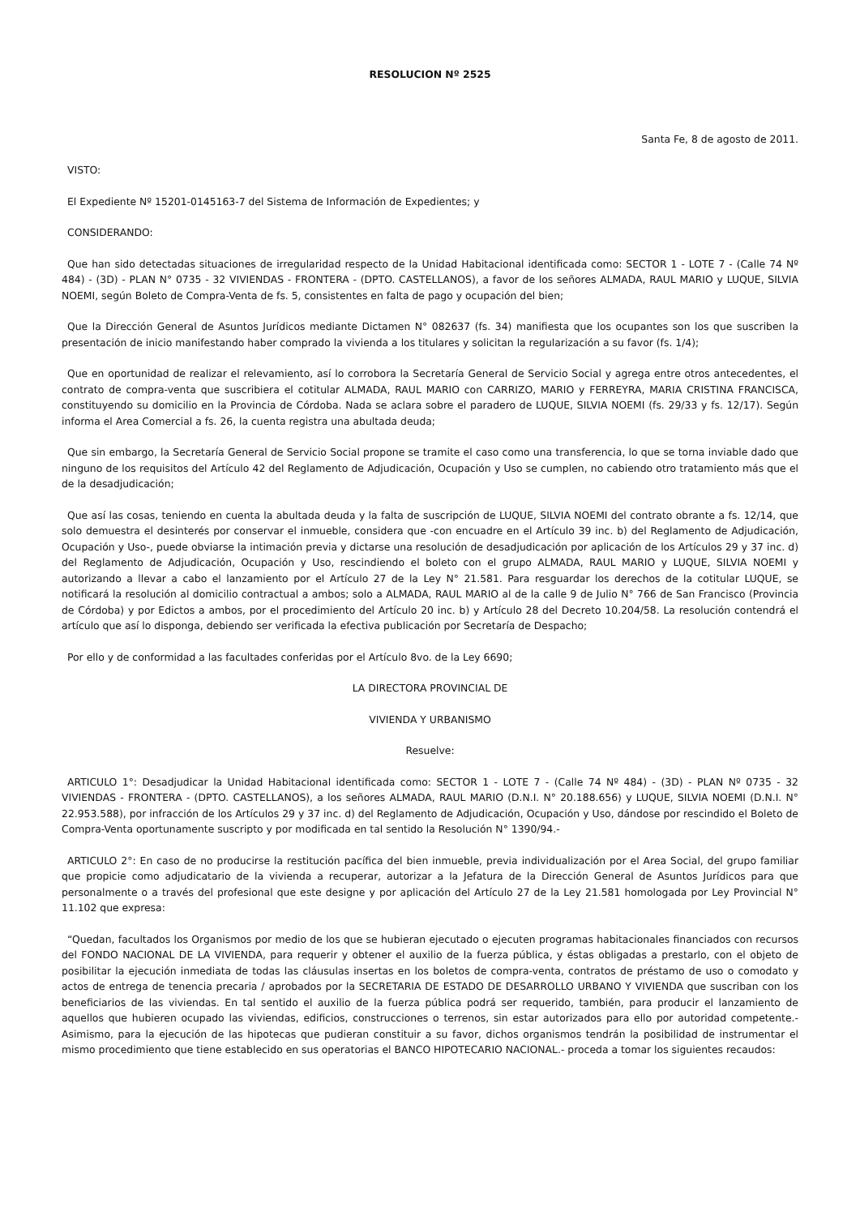RESOLUCION Nº 2525
Santa Fe, 8 de agosto de 2011.
VISTO:
El Expediente Nº 15201-0145163-7 del Sistema de Información de Expedientes; y
CONSIDERANDO:
Que han sido detectadas situaciones de irregularidad respecto de la Unidad Habitacional identificada como: SECTOR 1 - LOTE 7 - (Calle 74 Nº 484) - (3D) - PLAN N° 0735 - 32 VIVIENDAS - FRONTERA - (DPTO. CASTELLANOS), a favor de los señores ALMADA, RAUL MARIO y LUQUE, SILVIA NOEMI, según Boleto de Compra-Venta de fs. 5, consistentes en falta de pago y ocupación del bien;
Que la Dirección General de Asuntos Jurídicos mediante Dictamen N° 082637 (fs. 34) manifiesta que los ocupantes son los que suscriben la presentación de inicio manifestando haber comprado la vivienda a los titulares y solicitan la regularización a su favor (fs. 1/4);
Que en oportunidad de realizar el relevamiento, así lo corrobora la Secretaría General de Servicio Social y agrega entre otros antecedentes, el contrato de compra-venta que suscribiera el cotitular ALMADA, RAUL MARIO con CARRIZO, MARIO y FERREYRA, MARIA CRISTINA FRANCISCA, constituyendo su domicilio en la Provincia de Córdoba. Nada se aclara sobre el paradero de LUQUE, SILVIA NOEMI (fs. 29/33 y fs. 12/17). Según informa el Area Comercial a fs. 26, la cuenta registra una abultada deuda;
Que sin embargo, la Secretaría General de Servicio Social propone se tramite el caso como una transferencia, lo que se torna inviable dado que ninguno de los requisitos del Artículo 42 del Reglamento de Adjudicación, Ocupación y Uso se cumplen, no cabiendo otro tratamiento más que el de la desadjudicación;
Que así las cosas, teniendo en cuenta la abultada deuda y la falta de suscripción de LUQUE, SILVIA NOEMI del contrato obrante a fs. 12/14, que solo demuestra el desinterés por conservar el inmueble, considera que -con encuadre en el Artículo 39 inc. b) del Reglamento de Adjudicación, Ocupación y Uso-, puede obviarse la intimación previa y dictarse una resolución de desadjudicación por aplicación de los Artículos 29 y 37 inc. d) del Reglamento de Adjudicación, Ocupación y Uso, rescindiendo el boleto con el grupo ALMADA, RAUL MARIO y LUQUE, SILVIA NOEMI y autorizando a llevar a cabo el lanzamiento por el Artículo 27 de la Ley N° 21.581. Para resguardar los derechos de la cotitular LUQUE, se notificará la resolución al domicilio contractual a ambos; solo a ALMADA, RAUL MARIO al de la calle 9 de Julio N° 766 de San Francisco (Provincia de Córdoba) y por Edictos a ambos, por el procedimiento del Artículo 20 inc. b) y Artículo 28 del Decreto 10.204/58. La resolución contendrá el artículo que así lo disponga, debiendo ser verificada la efectiva publicación por Secretaría de Despacho;
Por ello y de conformidad a las facultades conferidas por el Artículo 8vo. de la Ley 6690;
LA DIRECTORA PROVINCIAL DE
VIVIENDA Y URBANISMO
Resuelve:
ARTICULO 1°: Desadjudicar la Unidad Habitacional identificada como: SECTOR 1 - LOTE 7 - (Calle 74 Nº 484) - (3D) - PLAN Nº 0735 - 32 VIVIENDAS - FRONTERA - (DPTO. CASTELLANOS), a los señores ALMADA, RAUL MARIO (D.N.I. N° 20.188.656) y LUQUE, SILVIA NOEMI (D.N.I. N° 22.953.588), por infracción de los Artículos 29 y 37 inc. d) del Reglamento de Adjudicación, Ocupación y Uso, dándose por rescindido el Boleto de Compra-Venta oportunamente suscripto y por modificada en tal sentido la Resolución N° 1390/94.-
ARTICULO 2°: En caso de no producirse la restitución pacífica del bien inmueble, previa individualización por el Area Social, del grupo familiar que propicie como adjudicatario de la vivienda a recuperar, autorizar a la Jefatura de la Dirección General de Asuntos Jurídicos para que personalmente o a través del profesional que este designe y por aplicación del Artículo 27 de la Ley 21.581 homologada por Ley Provincial N° 11.102 que expresa:
“Quedan, facultados los Organismos por medio de los que se hubieran ejecutado o ejecuten programas habitacionales financiados con recursos del FONDO NACIONAL DE LA VIVIENDA, para requerir y obtener el auxilio de la fuerza pública, y éstas obligadas a prestarlo, con el objeto de posibilitar la ejecución inmediata de todas las cláusulas insertas en los boletos de compra-venta, contratos de préstamo de uso o comodato y actos de entrega de tenencia precaria / aprobados por la SECRETARIA DE ESTADO DE DESARROLLO URBANO Y VIVIENDA que suscriban con los beneficiarios de las viviendas. En tal sentido el auxilio de la fuerza pública podrá ser requerido, también, para producir el lanzamiento de aquellos que hubieren ocupado las viviendas, edificios, construcciones o terrenos, sin estar autorizados para ello por autoridad competente.- Asimismo, para la ejecución de las hipotecas que pudieran constituir a su favor, dichos organismos tendrán la posibilidad de instrumentar el mismo procedimiento que tiene establecido en sus operatorias el BANCO HIPOTECARIO NACIONAL.- proceda a tomar los siguientes recaudos: